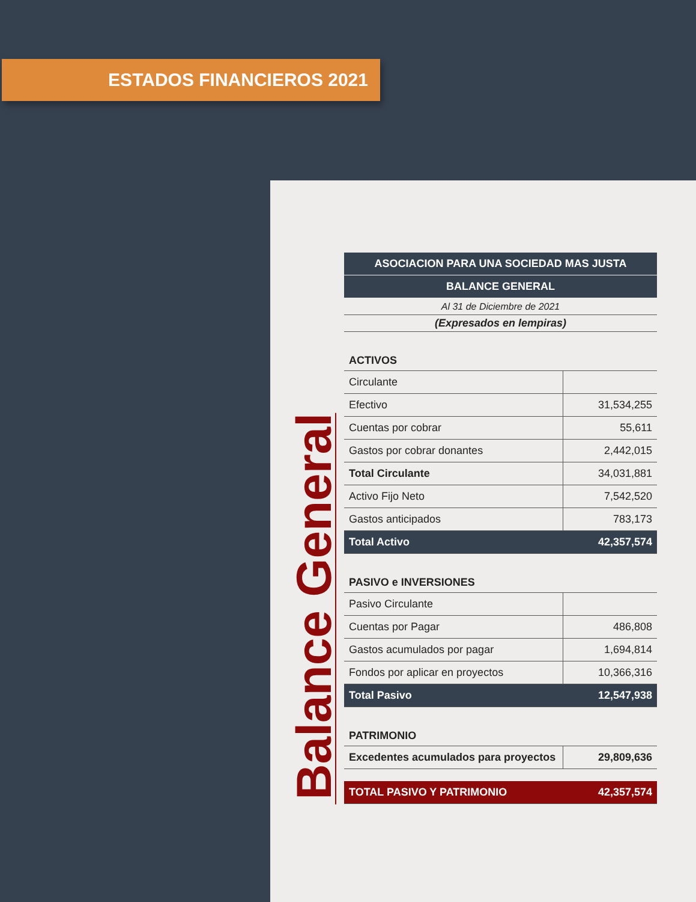ESTADOS FINANCIEROS 2021
Balance General
| ASOCIACION PARA UNA SOCIEDAD MAS JUSTA | |
| BALANCE GENERAL | |
| Al 31 de Diciembre de 2021 | |
| (Expresados en lempiras) | |
| ACTIVOS | |
| Circulante | |
| Efectivo | 31,534,255 |
| Cuentas por cobrar | 55,611 |
| Gastos por cobrar donantes | 2,442,015 |
| Total Circulante | 34,031,881 |
| Activo Fijo Neto | 7,542,520 |
| Gastos anticipados | 783,173 |
| Total Activo | 42,357,574 |
| PASIVO e INVERSIONES | |
| Pasivo Circulante | |
| Cuentas por Pagar | 486,808 |
| Gastos acumulados por pagar | 1,694,814 |
| Fondos por aplicar en proyectos | 10,366,316 |
| Total Pasivo | 12,547,938 |
| PATRIMONIO | |
| Excedentes acumulados para proyectos | 29,809,636 |
| TOTAL PASIVO Y PATRIMONIO | 42,357,574 |